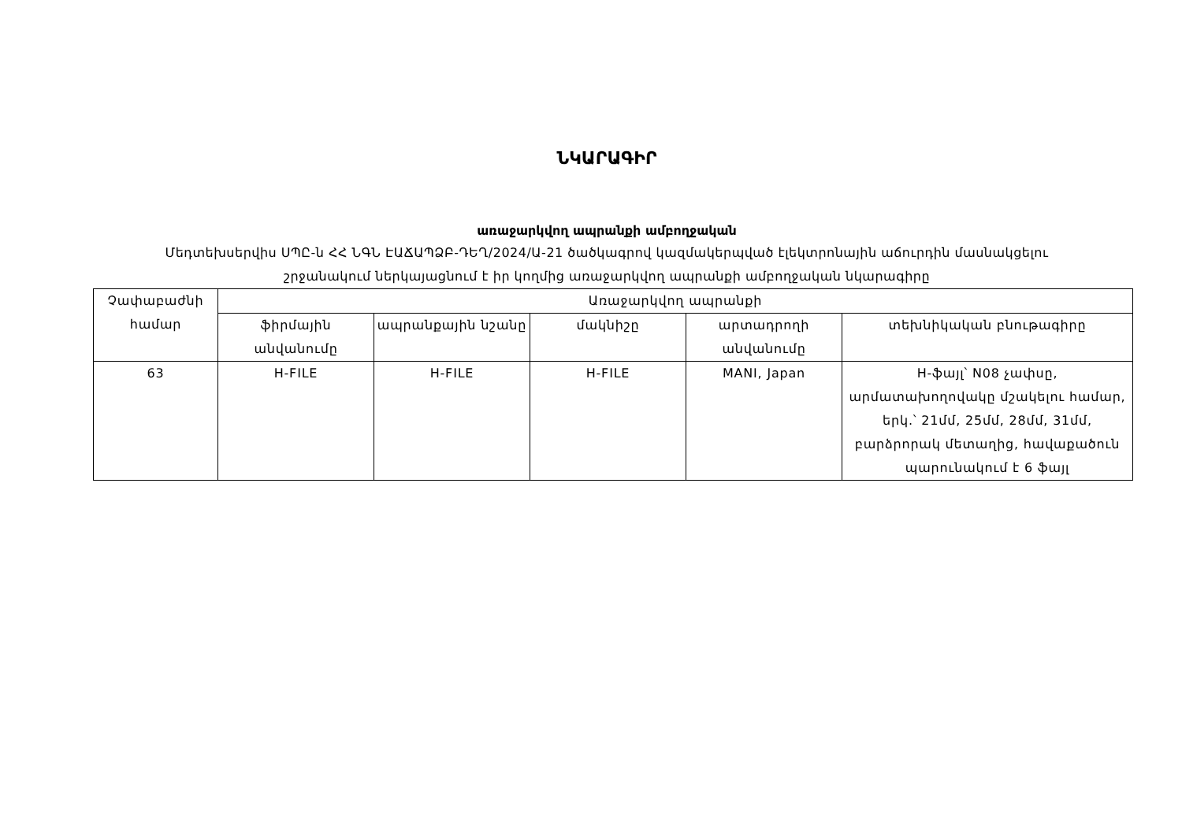ՆԿԱՐԱԳԻՐ
առաջարկվող ապրանքի ամբողջական
Մեդտեխսերվիս ՍՊԸ-ն ՀՀ ՆԳՆ ԷԱՃԱՊՁԲ-ԴԵՂ/2024/Ա-21 ծածկագրով կազմակերպված էլեկտրոնային աճուրդին մասնակցելու
շրջանակում ներկայացնում է իր կողմից առաջարկվող ապրանքի ամբողջական նկարագիրը
| Չափաբաժնի համար | Առաջարկվող ապրանքի | | | | |
| --- | --- | --- | --- | --- | --- |
| | ֆիրմային անվանումը | ապրանքային նշանը | մակնիշը | արտադրողի անվանումը | տեխնիկական բնութագիրը |
| 63 | H-FILE | H-FILE | H-FILE | MANI, Japan | H-ֆայլ՝ N08 չափսը, արմատախողովակը մշակելու համար, երկ.՝ 21մմ, 25մմ, 28մմ, 31մմ, բարձրորակ մետաղից, հավաքածուն պարունակում է 6 ֆայլ |